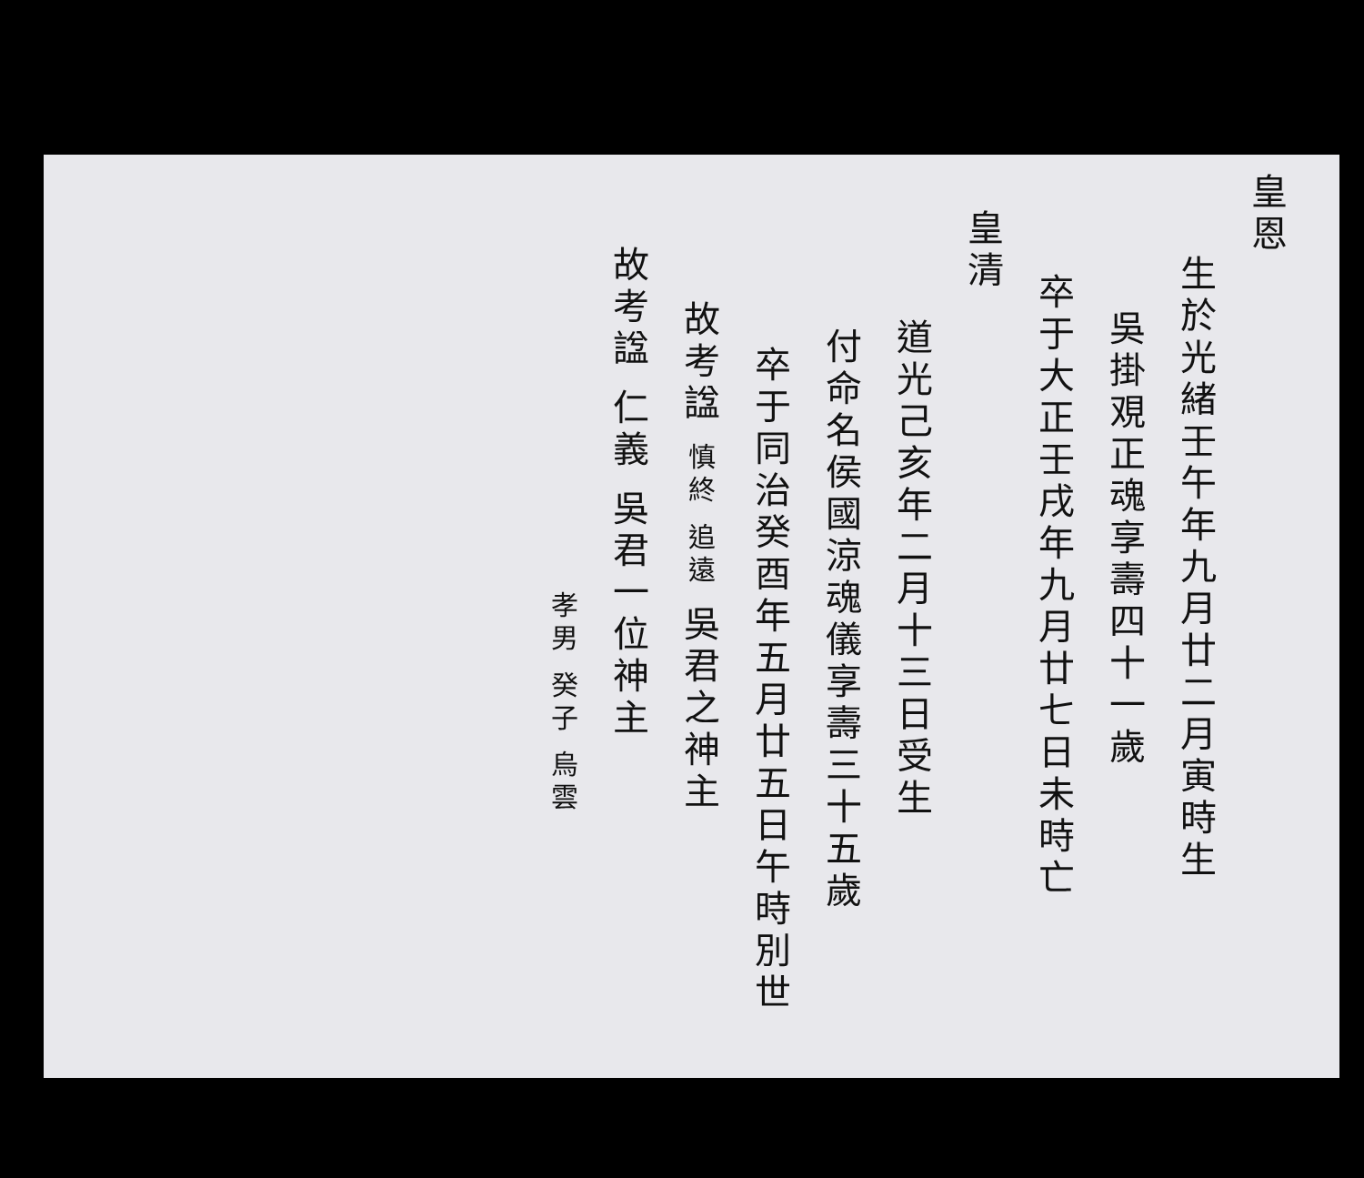皇恩
生於光緒壬午年九月廿二月寅時生
吳掛覌正魂享壽四十一歲
卒于大正壬戌年九月廿七日未時亡
皇清
道光己亥年二月十三日受生
付命名侯國涼魂儀享壽三十五歲
卒于同治癸酉年五月廿五日午時別世
故考諡 慎終 追遠 吳君之神主
故考諡 仁義 吳君一位神主
孝男 癸子 烏雲